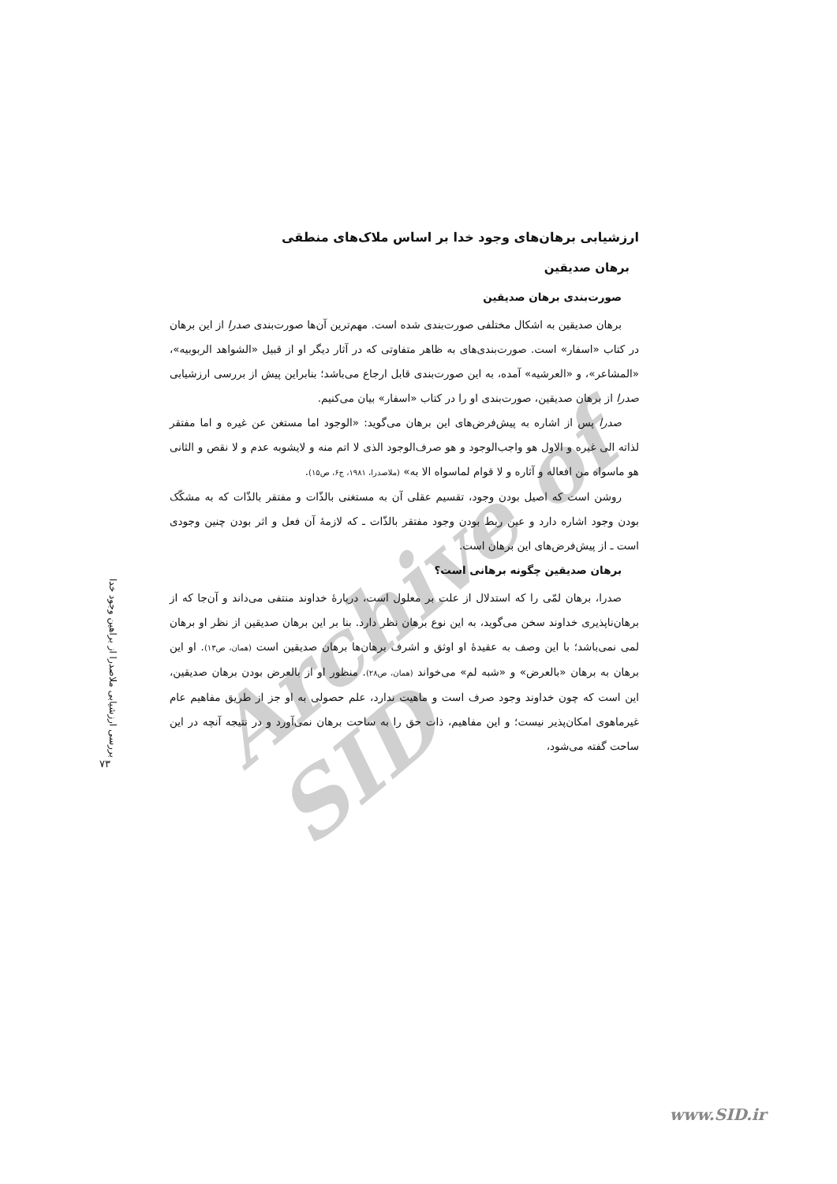Archive of SID
ارزشیابی برهان‌های وجود خدا بر اساس ملاک‌های منطقی
برهان صدیقین
صورت‌بندی برهان صدیقین
برهان صدیقین به اشکال مختلفی صورت‌بندی شده است. مهم‌ترین آن‌ها صورت‌بندی صدرا از این برهان در کتاب «اسفار» است. صورت‌بندی‌های به ظاهر متفاوتی که در آثار دیگر او از قبیل «الشواهد الربوبیه»، «المشاعر»، و «العرشیه» آمده، به این صورت‌بندی قابل ارجاع می‌باشد؛ بنابراین پیش از بررسی ارزشیابی صدرا از برهان صدیقین، صورت‌بندی او را در کتاب «اسفار» بیان می‌کنیم.
صدرا پس از اشاره به پیش‌فرض‌های این برهان می‌گوید: «الوجود اما مستغن عن غیره و اما مفتقر لذاته الی غیره و الاول هو واجب‌الوجود و هو صرف‌الوجود الذی لا اتم منه و لایشوبه عدم و لا نقص و الثانی هو ماسواه من افعاله و آثاره و لا قوام لماسواه الا به» (ملاصدرا، ۱۹۸۱، ج۶، ص۱۵).
روشن است که اصیل بودن وجود، تقسیم عقلی آن به مستغنی بالذّات و مفتقر بالذّات که به مشکّک بودن وجود اشاره دارد و عین ربط بودن وجود مفتقر بالذّات ـ که لازمهٔ آن فعل و اثر بودن چنین وجودی است ـ از پیش‌فرض‌های این برهان است.
برهان صدیقین چگونه برهانی است؟
صدرا، برهان لمّی را که استدلال از علت بر معلول است، دربارهٔ خداوند منتفی می‌داند و آن‌جا که از برهان‌ناپذیری خداوند سخن می‌گوید، به این نوع برهان نظر دارد. بنا بر این برهان صدیقین از نظر او برهان لمی نمی‌باشد؛ با این وصف به عقیدهٔ او اوثق و اشرف برهان‌ها برهان صدیقین است (همان، ص۱۳). او این برهان به برهان «بالعرض» و «شبه لم» می‌خواند (همان، ص۲۸). منظور او از بالعرض بودن برهان صدیقین، این است که چون خداوند وجود صرف است و ماهیت ندارد، علم حصولی به او جز از طریق مفاهیم عام غیرماهوی امکان‌پذیر نیست؛ و این مفاهیم، ذات حق را به ساحت برهان نمی‌آورد و در نتیجه آنچه در این ساحت گفته می‌شود،
بررسی ارزشیابی ملاصدرا از براهین وجود خدا
۷۳
www.SID.ir